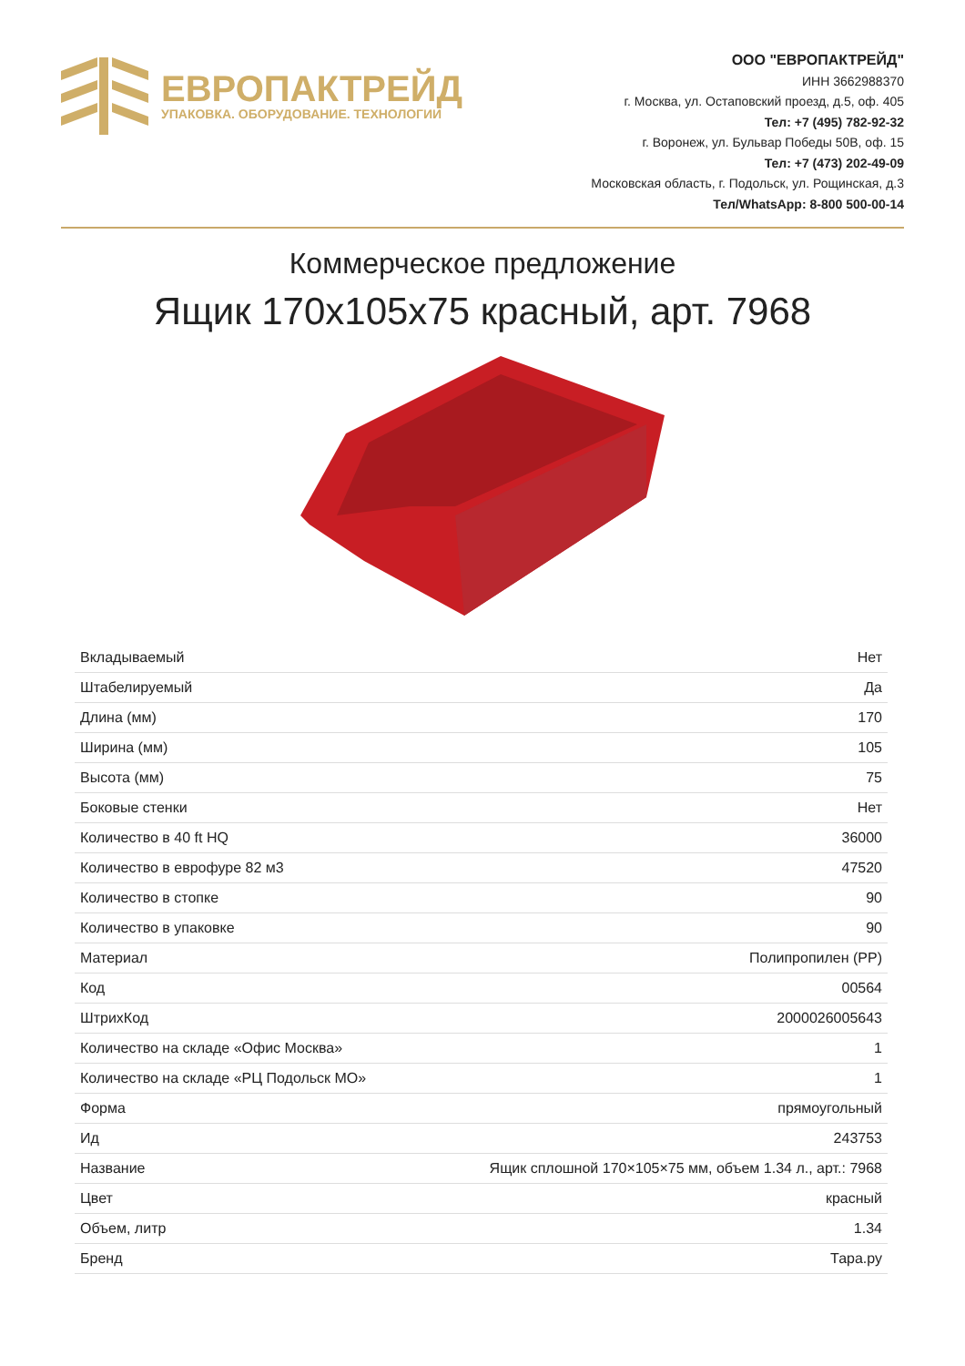ЕВРОПАКТРЕЙД
УПАКОВКА. ОБОРУДОВАНИЕ. ТЕХНОЛОГИИ
ООО "ЕВРОПАКТРЕЙД"
ИНН 3662988370
г. Москва, ул. Остаповский проезд, д.5, оф. 405
Тел: +7 (495) 782-92-32
г. Воронеж, ул. Бульвар Победы 50В, оф. 15
Тел: +7 (473) 202-49-09
Московская область, г. Подольск, ул. Рощинская, д.3
Тел/WhatsApp: 8-800 500-00-14
Коммерческое предложение
Ящик 170х105х75 красный, арт. 7968
| Вкладываемый | Нет |
| Штабелируемый | Да |
| Длина (мм) | 170 |
| Ширина (мм) | 105 |
| Высота (мм) | 75 |
| Боковые стенки | Нет |
| Количество в 40 ft HQ | 36000 |
| Количество в еврофуре 82 м3 | 47520 |
| Количество в стопке | 90 |
| Количество в упаковке | 90 |
| Материал | Полипропилен (PP) |
| Код | 00564 |
| ШтрихКод | 2000026005643 |
| Количество на складе «Офис Москва» | 1 |
| Количество на складе «РЦ Подольск МО» | 1 |
| Форма | прямоугольный |
| Ид | 243753 |
| Название | Ящик сплошной 170×105×75 мм, объем 1.34 л., арт.: 7968 |
| Цвет | красный |
| Объем, литр | 1.34 |
| Бренд | Тара.ру |